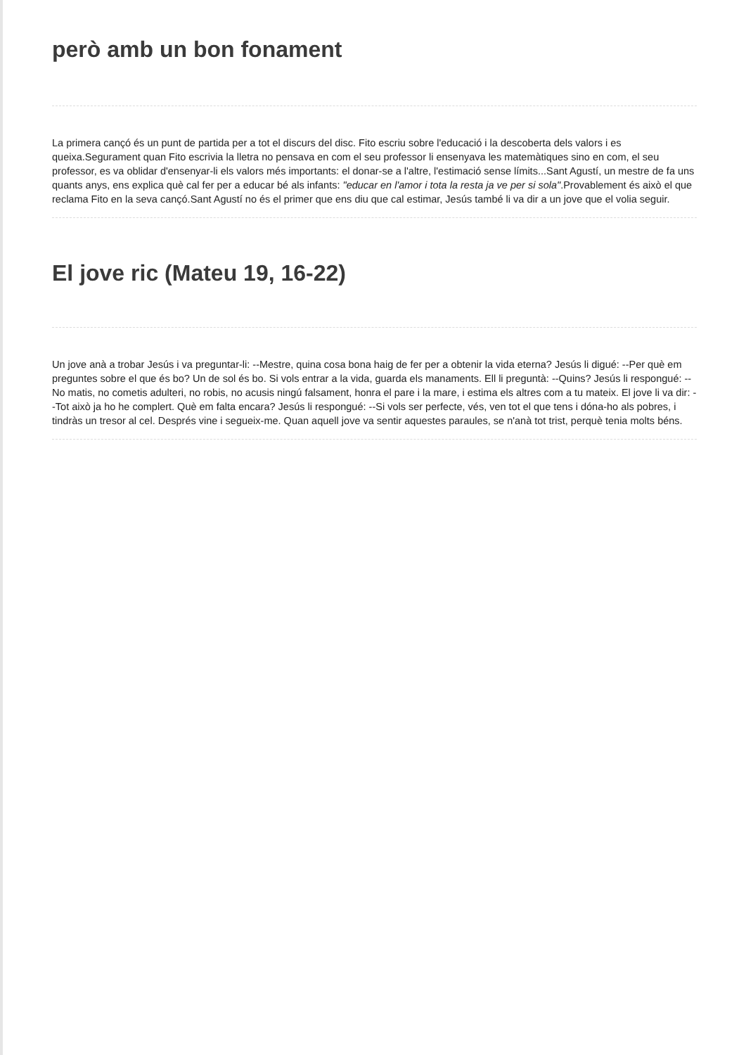però amb un bon fonament
La primera cançó és un punt de partida per a tot el discurs del disc. Fito escriu sobre l'educació i la descoberta dels valors i es queixa.Segurament quan Fito escrivia la lletra no pensava en com el seu professor li ensenyava les matemàtiques sino en com, el seu professor, es va oblidar d'ensenyar-li els valors més importants: el donar-se a l'altre, l'estimació sense límits...Sant Agustí, un mestre de fa uns quants anys, ens explica què cal fer per a educar bé als infants: "educar en l'amor i tota la resta ja ve per si sola".Provablement és això el que reclama Fito en la seva cançó.Sant Agustí no és el primer que ens diu que cal estimar, Jesús també li va dir a un jove que el volia seguir.
El jove ric (Mateu 19, 16-22)
Un jove anà a trobar Jesús i va preguntar-li: --Mestre, quina cosa bona haig de fer per a obtenir la vida eterna? Jesús li digué: --Per què em preguntes sobre el que és bo? Un de sol és bo. Si vols entrar a la vida, guarda els manaments. Ell li preguntà: --Quins? Jesús li respongué: -- No matis, no cometis adulteri, no robis, no acusis ningú falsament, honra el pare i la mare, i estima els altres com a tu mateix. El jove li va dir: --Tot això ja ho he complert. Què em falta encara? Jesús li respongué: --Si vols ser perfecte, vés, ven tot el que tens i dóna-ho als pobres, i tindràs un tresor al cel. Després vine i segueix-me. Quan aquell jove va sentir aquestes paraules, se n'anà tot trist, perquè tenia molts béns.